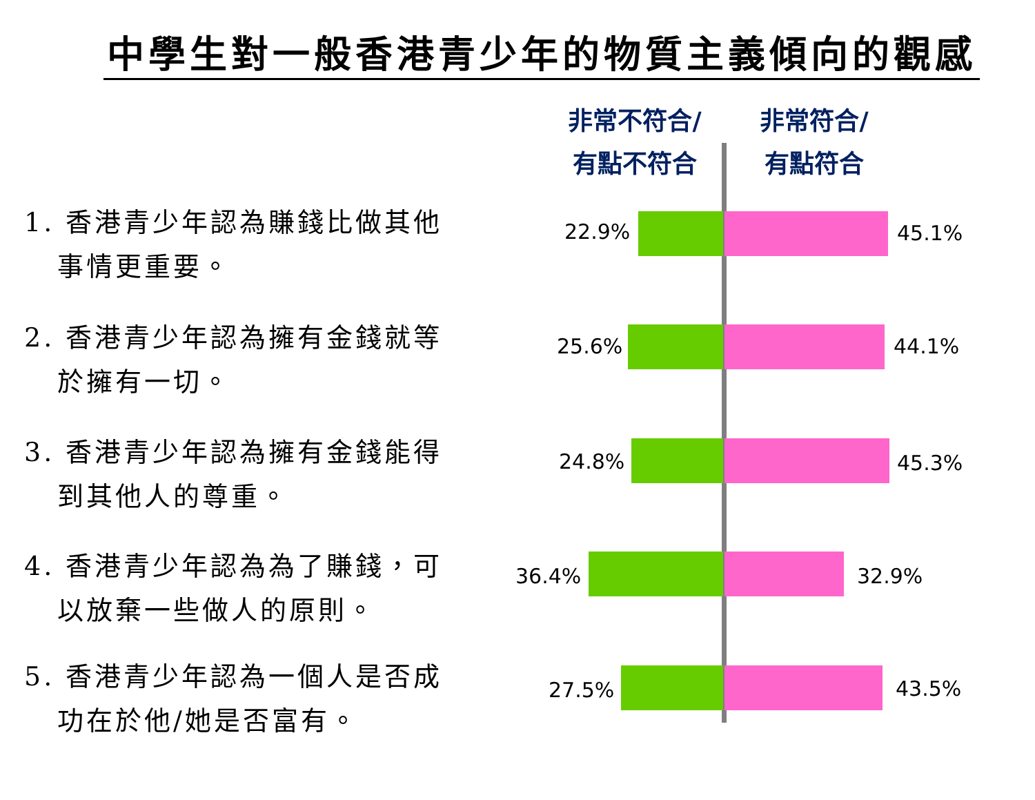中學生對一般香港青少年的物質主義傾向的觀感
非常不符合/
有點不符合
非常符合/
有點符合
1. 香港青少年認為賺錢比做其他
事情更重要。
22.9% 45.1%
2. 香港青少年認為擁有金錢就等
於擁有一切。
25.6% 44.1%
3. 香港青少年認為擁有金錢能得
到其他人的尊重。
24.8% 45.3%
4. 香港青少年認為為了賺錢，可
以放棄一些做人的原則。
36.4% 32.9%
5. 香港青少年認為一個人是否成
功在於他/她是否富有。
27.5% 43.5%